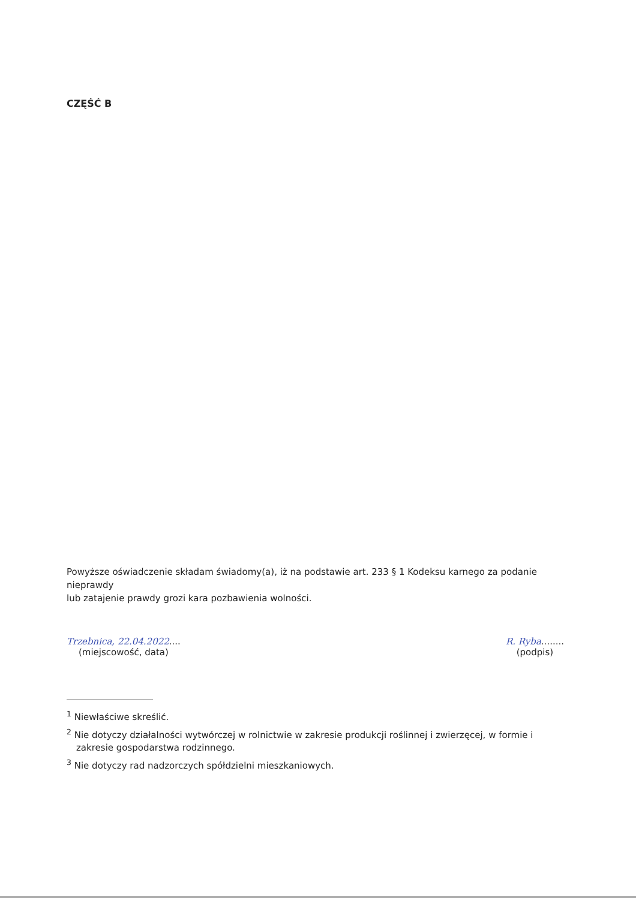CZĘŚĆ B
Powyższe oświadczenie składam świadomy(a), iż na podstawie art. 233 § 1 Kodeksu karnego za podanie nieprawdy
lub zatajenie prawdy grozi kara pozbawienia wolności.
Trzebnica, 22.04.2022....
(miejscowość, data)
R. Ryba........
(podpis)
<sup>1</sup> Niewłaściwe skreślić.
<sup>2</sup> Nie dotyczy działalności wytwórczej w rolnictwie w zakresie produkcji roślinnej i zwierzęcej, w formie i zakresie gospodarstwa rodzinnego.
<sup>3</sup> Nie dotyczy rad nadzorczych spółdzielni mieszkaniowych.